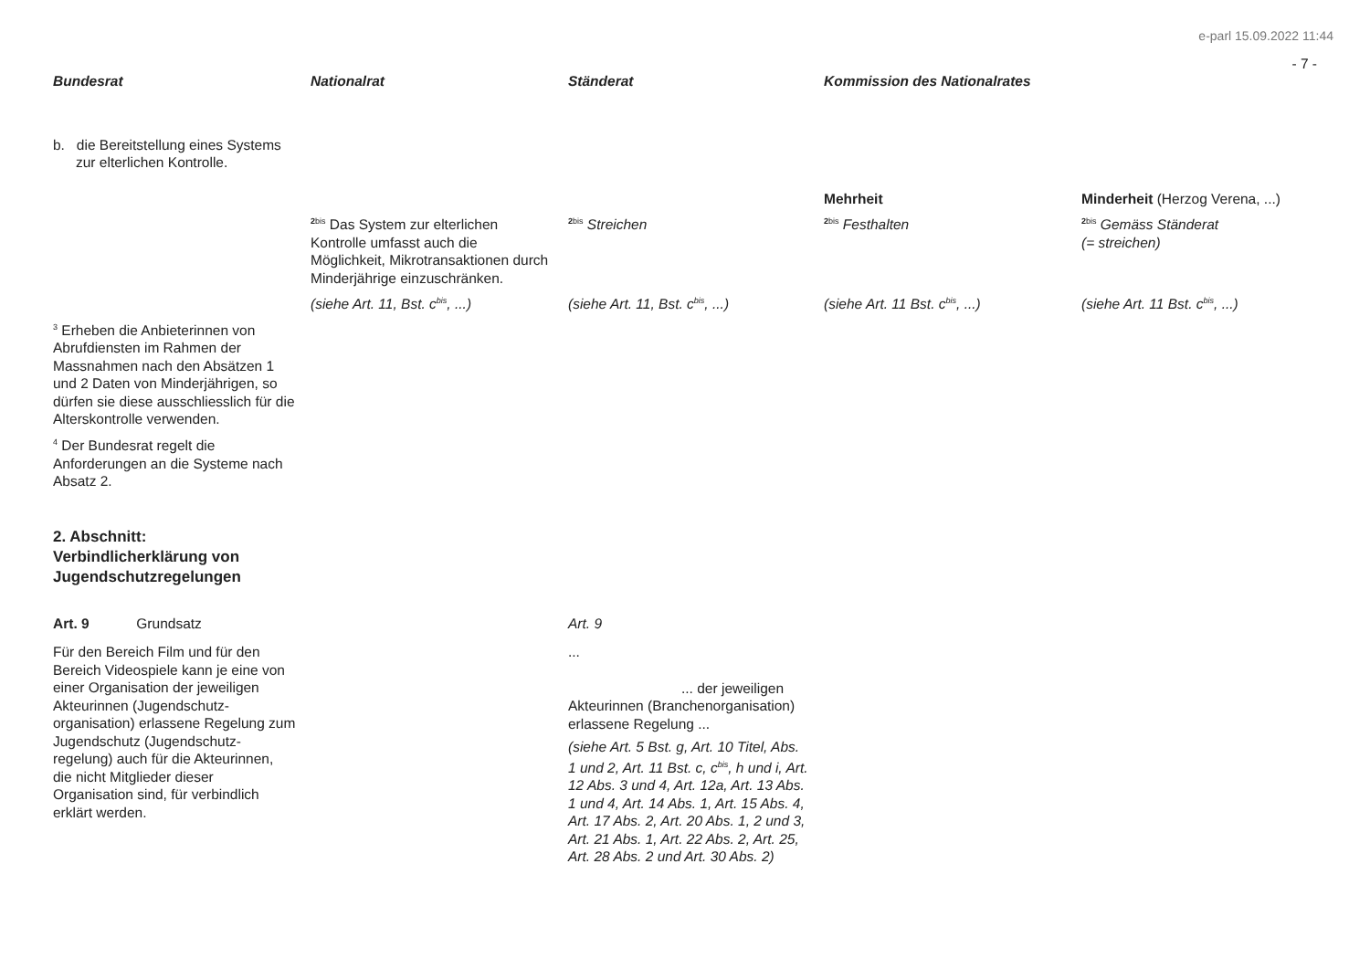e-parl 15.09.2022 11:44
- 7 -
| Bundesrat | Nationalrat | Ständerat | Kommission des Nationalrates | |
| --- | --- | --- | --- | --- |
| b. die Bereitstellung eines Systems zur elterlichen Kontrolle. | | | | |
| | | | Mehrheit | Minderheit (Herzog Verena, ...) |
| | <sup>2bis</sup> Das System zur elterlichen Kontrolle umfasst auch die Möglichkeit, Mikrotransaktionen durch Minderjährige einzuschränken. | <sup>2bis</sup> Streichen | <sup>2bis</sup> Festhalten | <sup>2bis</sup> Gemäss Ständerat (= streichen) |
| | (siehe Art. 11, Bst. c<sup>bis</sup>, ...) | (siehe Art. 11, Bst. c<sup>bis</sup>, ...) | (siehe Art. 11 Bst. c<sup>bis</sup>, ...) | (siehe Art. 11 Bst. c<sup>bis</sup>, ...) |
| <sup>3</sup> Erheben die Anbieterinnen von Abrufdiensten im Rahmen der Massnahmen nach den Absätzen 1 und 2 Daten von Minderjährigen, so dürfen sie diese ausschliesslich für die Alterskontrolle verwenden. <sup>4</sup> Der Bundesrat regelt die Anforderungen an die Systeme nach Absatz 2. 2. Abschnitt: Verbindlicherklärung von Jugendschutzregelungen | | | | |
| Art. 9 Grundsatz Für den Bereich Film und für den Bereich Videospiele kann je eine von einer Organisation der jeweiligen Akteurinnen (Jugendschutz-organisation) erlassene Regelung zum Jugendschutz (Jugendschutz-regelung) auch für die Akteurinnen, die nicht Mitglieder dieser Organisation sind, für verbindlich erklärt werden. | | Art. 9 ... ... der jeweiligen Akteurinnen (Branchenorganisation) erlassene Regelung ... (siehe Art. 5 Bst. g, Art. 10 Titel, Abs. 1 und 2, Art. 11 Bst. c, c<sup>bis</sup>, h und i, Art. 12 Abs. 3 und 4, Art. 12a, Art. 13 Abs. 1 und 4, Art. 14 Abs. 1, Art. 15 Abs. 4, Art. 17 Abs. 2, Art. 20 Abs. 1, 2 und 3, Art. 21 Abs. 1, Art. 22 Abs. 2, Art. 25, Art. 28 Abs. 2 und Art. 30 Abs. 2) | | |